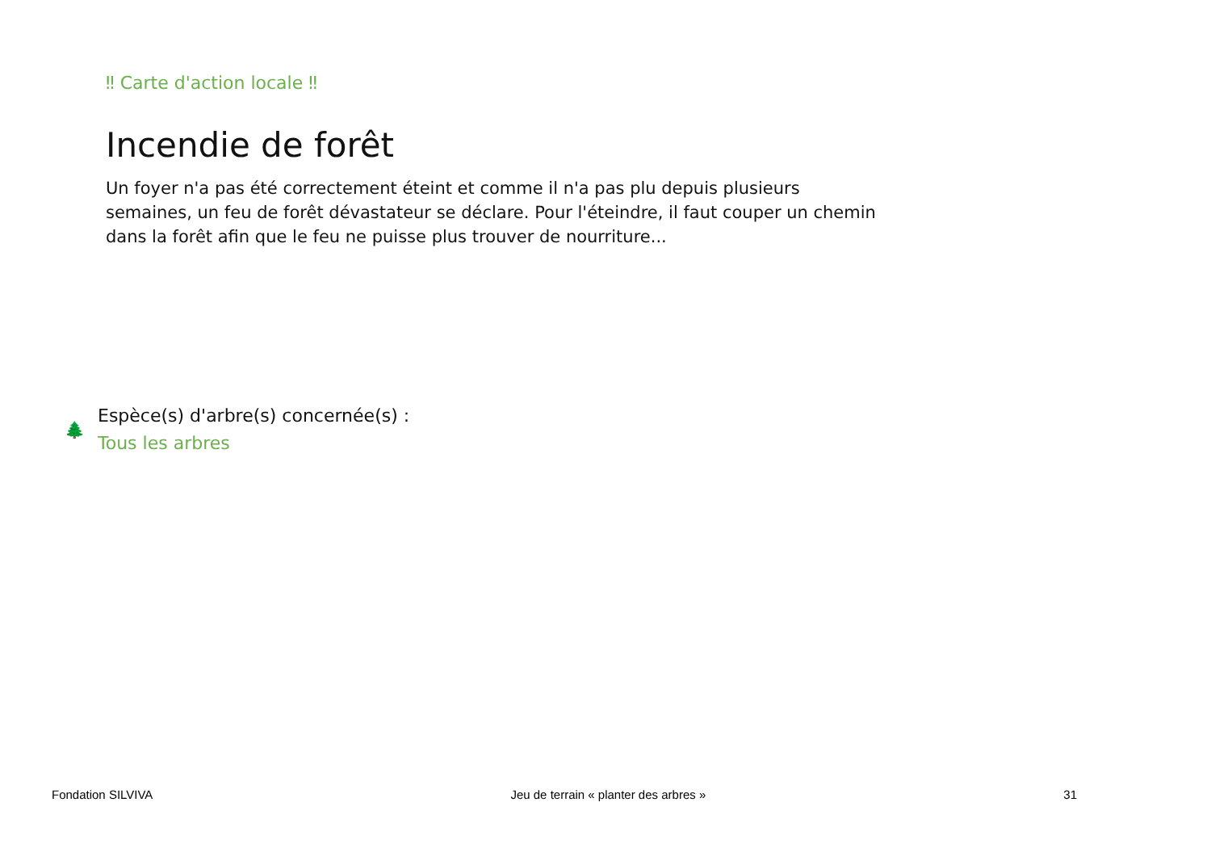‼ Carte d'action locale ‼
Incendie de forêt
Un foyer n'a pas été correctement éteint et comme il n'a pas plu depuis plusieurs semaines, un feu de forêt dévastateur se déclare. Pour l'éteindre, il faut couper un chemin dans la forêt afin que le feu ne puisse plus trouver de nourriture...
🌲
Espèce(s) d'arbre(s) concernée(s) :
Tous les arbres
Fondation SILVIVA Jeu de terrain « planter des arbres » 31